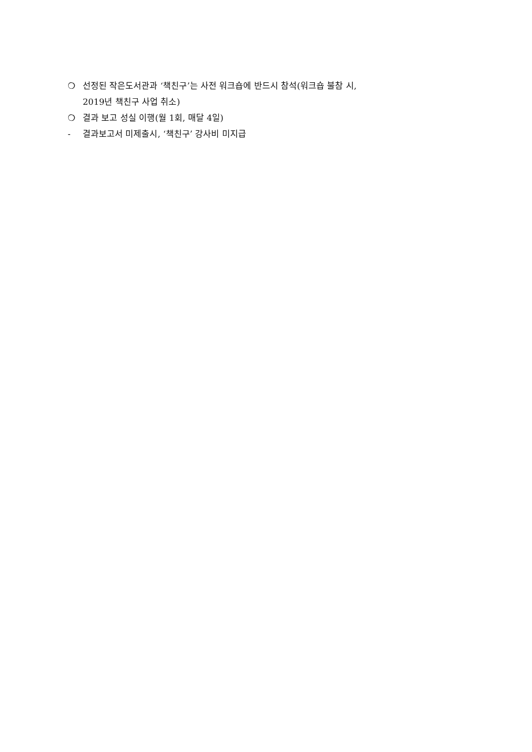❍ 선정된 작은도서관과 ‘책친구’는 사전 워크숍에 반드시 참석(워크숍 불참 시,
2019년 책친구 사업 취소)
❍ 결과 보고 성실 이행(월 1회, 매달 4일)
- 결과보고서 미제출시, ‘책친구’ 강사비 미지급